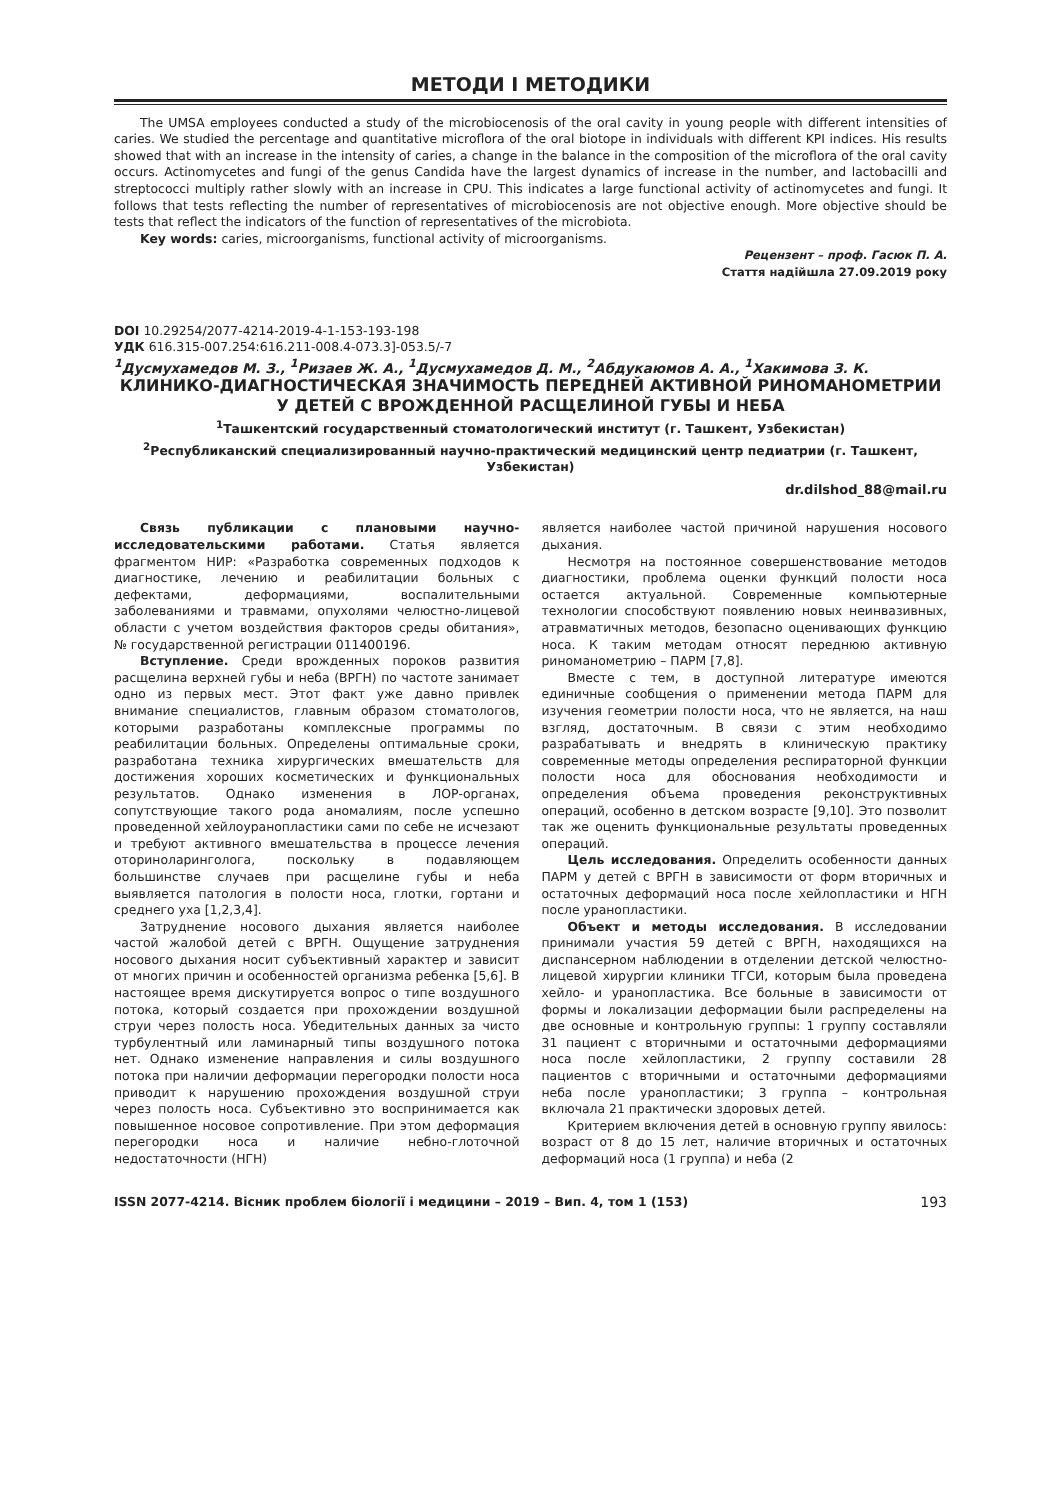МЕТОДИ І МЕТОДИКИ
The UMSA employees conducted a study of the microbiocenosis of the oral cavity in young people with different intensities of caries. We studied the percentage and quantitative microflora of the oral biotope in individuals with different KPI indices. His results showed that with an increase in the intensity of caries, a change in the balance in the composition of the microflora of the oral cavity occurs. Actinomycetes and fungi of the genus Candida have the largest dynamics of increase in the number, and lactobacilli and streptococci multiply rather slowly with an increase in CPU. This indicates a large functional activity of actinomycetes and fungi. It follows that tests reflecting the number of representatives of microbiocenosis are not objective enough. More objective should be tests that reflect the indicators of the function of representatives of the microbiota.
Key words: caries, microorganisms, functional activity of microorganisms.
Рецензент – проф. Гасюк П. А.
Стаття надійшла 27.09.2019 року
DOI 10.29254/2077-4214-2019-4-1-153-193-198
УДК 616.315-007.254:616.211-008.4-073.3]-053.5/-7
<sup>1</sup> Дусмухамедов М. З., <sup>1</sup>Ризаев Ж. А., <sup>1</sup>Дусмухамедов Д. М., <sup>2</sup>Абдукаюмов А. А., <sup>1</sup>Хакимова З. К.
КЛИНИКО-ДИАГНОСТИЧЕСКАЯ ЗНАЧИМОСТЬ ПЕРЕДНЕЙ АКТИВНОЙ РИНОМАНОМЕТРИИ У ДЕТЕЙ С ВРОЖДЕННОЙ РАСЩЕЛИНОЙ ГУБЫ И НЕБА
<sup>1</sup> Ташкентский государственный стоматологический институт (г. Ташкент, Узбекистан)
<sup>2</sup> Республиканский специализированный научно-практический медицинский центр педиатрии (г. Ташкент, Узбекистан)
dr.dilshod_88@mail.ru
Связь публикации с плановыми научно-исследовательскими работами. Статья является фрагментом НИР: «Разработка современных подходов к диагностике, лечению и реабилитации больных с дефектами, деформациями, воспалительными заболеваниями и травмами, опухолями челюстно-лицевой области с учетом воздействия факторов среды обитания», № государственной регистрации 011400196.
Вступление. Среди врожденных пороков развития расщелина верхней губы и неба (ВРГН) по частоте занимает одно из первых мест. Этот факт уже давно привлек внимание специалистов, главным образом стоматологов, которыми разработаны комплексные программы по реабилитации больных. Определены оптимальные сроки, разработана техника хирургических вмешательств для достижения хороших косметических и функциональных результатов. Однако изменения в ЛОР-органах, сопутствующие такого рода аномалиям, после успешно проведенной хейлоуранопластики сами по себе не исчезают и требуют активного вмешательства в процессе лечения оториноларинголога, поскольку в подавляющем большинстве случаев при расщелине губы и неба выявляется патология в полости носа, глотки, гортани и среднего уха [1,2,3,4].
Затруднение носового дыхания является наиболее частой жалобой детей с ВРГН. Ощущение затруднения носового дыхания носит субъективный характер и зависит от многих причин и особенностей организма ребенка [5,6]. В настоящее время дискутируется вопрос о типе воздушного потока, который создается при прохождении воздушной струи через полость носа. Убедительных данных за чисто турбулентный или ламинарный типы воздушного потока нет. Однако изменение направления и силы воздушного потока при наличии деформации перегородки полости носа приводит к нарушению прохождения воздушной струи через полость носа. Субъективно это воспринимается как повышенное носовое сопротивление. При этом деформация перегородки носа и наличие небно-глоточной недостаточности (НГН)
является наиболее частой причиной нарушения носового дыхания.
Несмотря на постоянное совершенствование методов диагностики, проблема оценки функций полости носа остается актуальной. Современные компьютерные технологии способствуют появлению новых неинвазивных, атравматичных методов, безопасно оценивающих функцию носа. К таким методам относят переднюю активную риноманометрию – ПАРМ [7,8].
Вместе с тем, в доступной литературе имеются единичные сообщения о применении метода ПАРМ для изучения геометрии полости носа, что не является, на наш взгляд, достаточным. В связи с этим необходимо разрабатывать и внедрять в клиническую практику современные методы определения респираторной функции полости носа для обоснования необходимости и определения объема проведения реконструктивных операций, особенно в детском возрасте [9,10]. Это позволит так же оценить функциональные результаты проведенных операций.
Цель исследования. Определить особенности данных ПАРМ у детей с ВРГН в зависимости от форм вторичных и остаточных деформаций носа после хейлопластики и НГН после уранопластики.
Объект и методы исследования. В исследовании принимали участия 59 детей с ВРГН, находящихся на диспансерном наблюдении в отделении детской челюстно-лицевой хирургии клиники ТГСИ, которым была проведена хейло- и уранопластика. Все больные в зависимости от формы и локализации деформации были распределены на две основные и контрольную группы: 1 группу составляли 31 пациент с вторичными и остаточными деформациями носа после хейлопластики, 2 группу составили 28 пациентов с вторичными и остаточными деформациями неба после уранопластики; 3 группа – контрольная включала 21 практически здоровых детей.
Критерием включения детей в основную группу явилось: возраст от 8 до 15 лет, наличие вторичных и остаточных деформаций носа (1 группа) и неба (2
ISSN 2077-4214. Вісник проблем біології і медицини – 2019 – Вип. 4, том 1 (153) 193